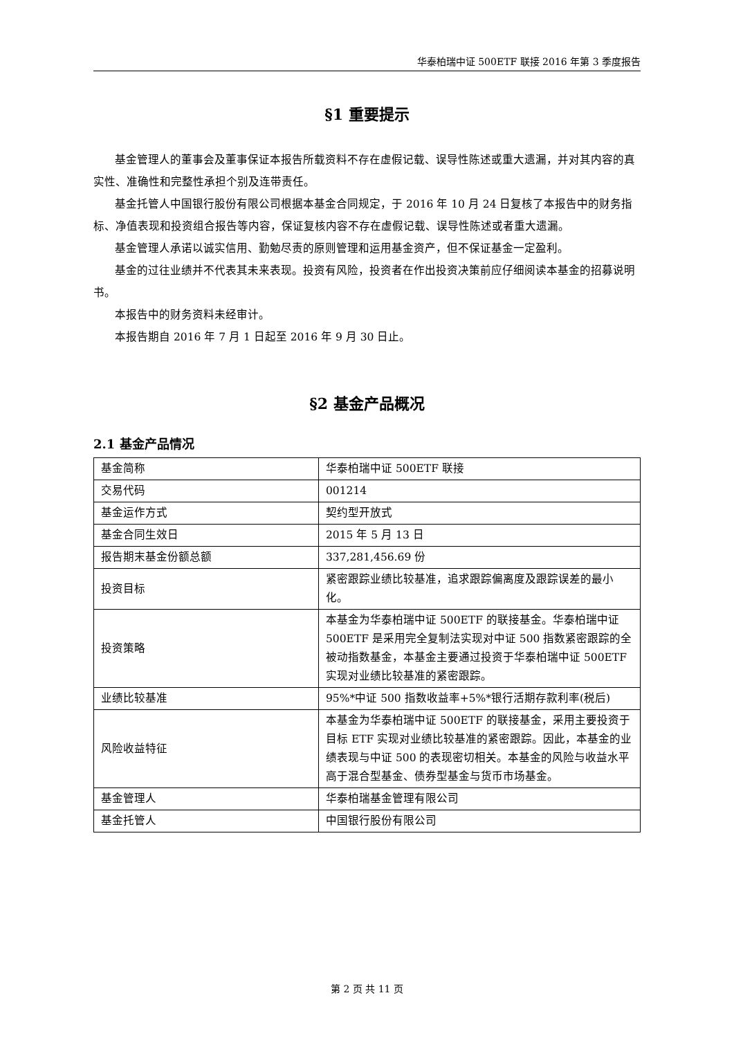华泰柏瑞中证 500ETF 联接 2016 年第 3 季度报告
§1 重要提示
基金管理人的董事会及董事保证本报告所载资料不存在虚假记载、误导性陈述或重大遗漏，并对其内容的真实性、准确性和完整性承担个别及连带责任。
基金托管人中国银行股份有限公司根据本基金合同规定，于 2016 年 10 月 24 日复核了本报告中的财务指标、净值表现和投资组合报告等内容，保证复核内容不存在虚假记载、误导性陈述或者重大遗漏。
基金管理人承诺以诚实信用、勤勉尽责的原则管理和运用基金资产，但不保证基金一定盈利。
基金的过往业绩并不代表其未来表现。投资有风险，投资者在作出投资决策前应仔细阅读本基金的招募说明书。
本报告中的财务资料未经审计。
本报告期自 2016 年 7 月 1 日起至 2016 年 9 月 30 日止。
§2 基金产品概况
2.1 基金产品情况
| 基金简称 | 华泰柏瑞中证 500ETF 联接 |
| 交易代码 | 001214 |
| 基金运作方式 | 契约型开放式 |
| 基金合同生效日 | 2015 年 5 月 13 日 |
| 报告期末基金份额总额 | 337,281,456.69 份 |
| 投资目标 | 紧密跟踪业绩比较基准，追求跟踪偏离度及跟踪误差的最小化。 |
| 投资策略 | 本基金为华泰柏瑞中证 500ETF 的联接基金。华泰柏瑞中证 500ETF 是采用完全复制法实现对中证 500 指数紧密跟踪的全被动指数基金，本基金主要通过投资于华泰柏瑞中证 500ETF 实现对业绩比较基准的紧密跟踪。 |
| 业绩比较基准 | 95%*中证 500 指数收益率+5%*银行活期存款利率(税后) |
| 风险收益特征 | 本基金为华泰柏瑞中证 500ETF 的联接基金，采用主要投资于目标 ETF 实现对业绩比较基准的紧密跟踪。因此，本基金的业绩表现与中证 500 的表现密切相关。本基金的风险与收益水平高于混合型基金、债券型基金与货币市场基金。 |
| 基金管理人 | 华泰柏瑞基金管理有限公司 |
| 基金托管人 | 中国银行股份有限公司 |
第 2 页 共 11 页